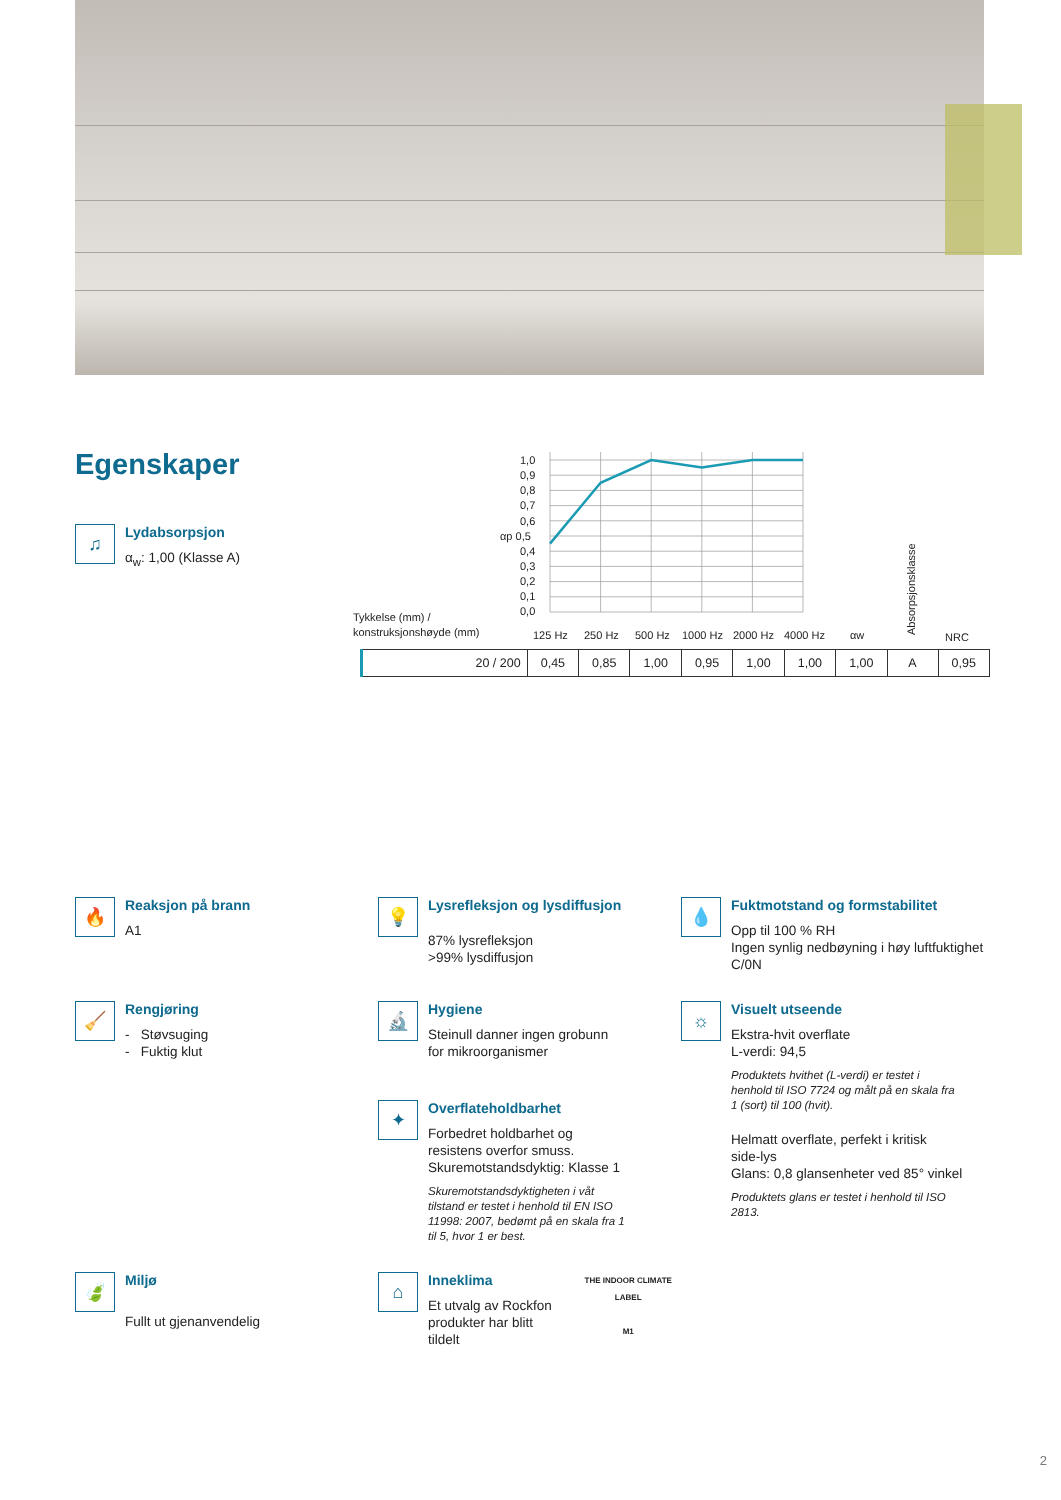Egenskaper
♫
Lydabsorpsjon
α<sub>w</sub>: 1,00 (Klasse A)
1,0
0,9
0,8
0,7
0,6
αp 0,5
0,4
0,3
0,2
0,1
0,0
Tykkelse (mm) /
konstruksjonshøyde (mm)
125 Hz
250 Hz
500 Hz
1000 Hz
2000 Hz
4000 Hz
αw
Absorpsjonsklasse
NRC
| 20 / 200 | 0,45 | 0,85 | 1,00 | 0,95 | 1,00 | 1,00 | 1,00 | A | 0,95 |
🔥
Reaksjon på brann
A1
💡
Lysrefleksjon og lysdiffusjon
87% lysrefleksjon
>99% lysdiffusjon
💧
Fuktmotstand og formstabilitet
Opp til 100 % RH
Ingen synlig nedbøyning i høy luftfuktighet
C/0N
🧹
Rengjøring
- Støvsuging
- Fuktig klut
🔬
Hygiene
Steinull danner ingen grobunn
for mikroorganismer
✦
Overflateholdbarhet
Forbedret holdbarhet og
resistens overfor smuss.
Skuremotstandsdyktig: Klasse 1
Skuremotstandsdyktigheten i våt
tilstand er testet i henhold til EN ISO
11998: 2007, bedømt på en skala fra 1
til 5, hvor 1 er best.
☼
Visuelt utseende
Ekstra-hvit overflate
L-verdi: 94,5
Produktets hvithet (L-verdi) er testet i
henhold til ISO 7724 og målt på en skala fra
1 (sort) til 100 (hvit).
Helmatt overflate, perfekt i kritisk
side-lys
Glans: 0,8 glansenheter ved 85° vinkel
Produktets glans er testet i henhold til ISO
2813.
🍃
Miljø
Fullt ut gjenanvendelig
⌂
Inneklima
Et utvalg av Rockfon
produkter har blitt tildelt
THE INDOOR CLIMATE LABEL
M1
2